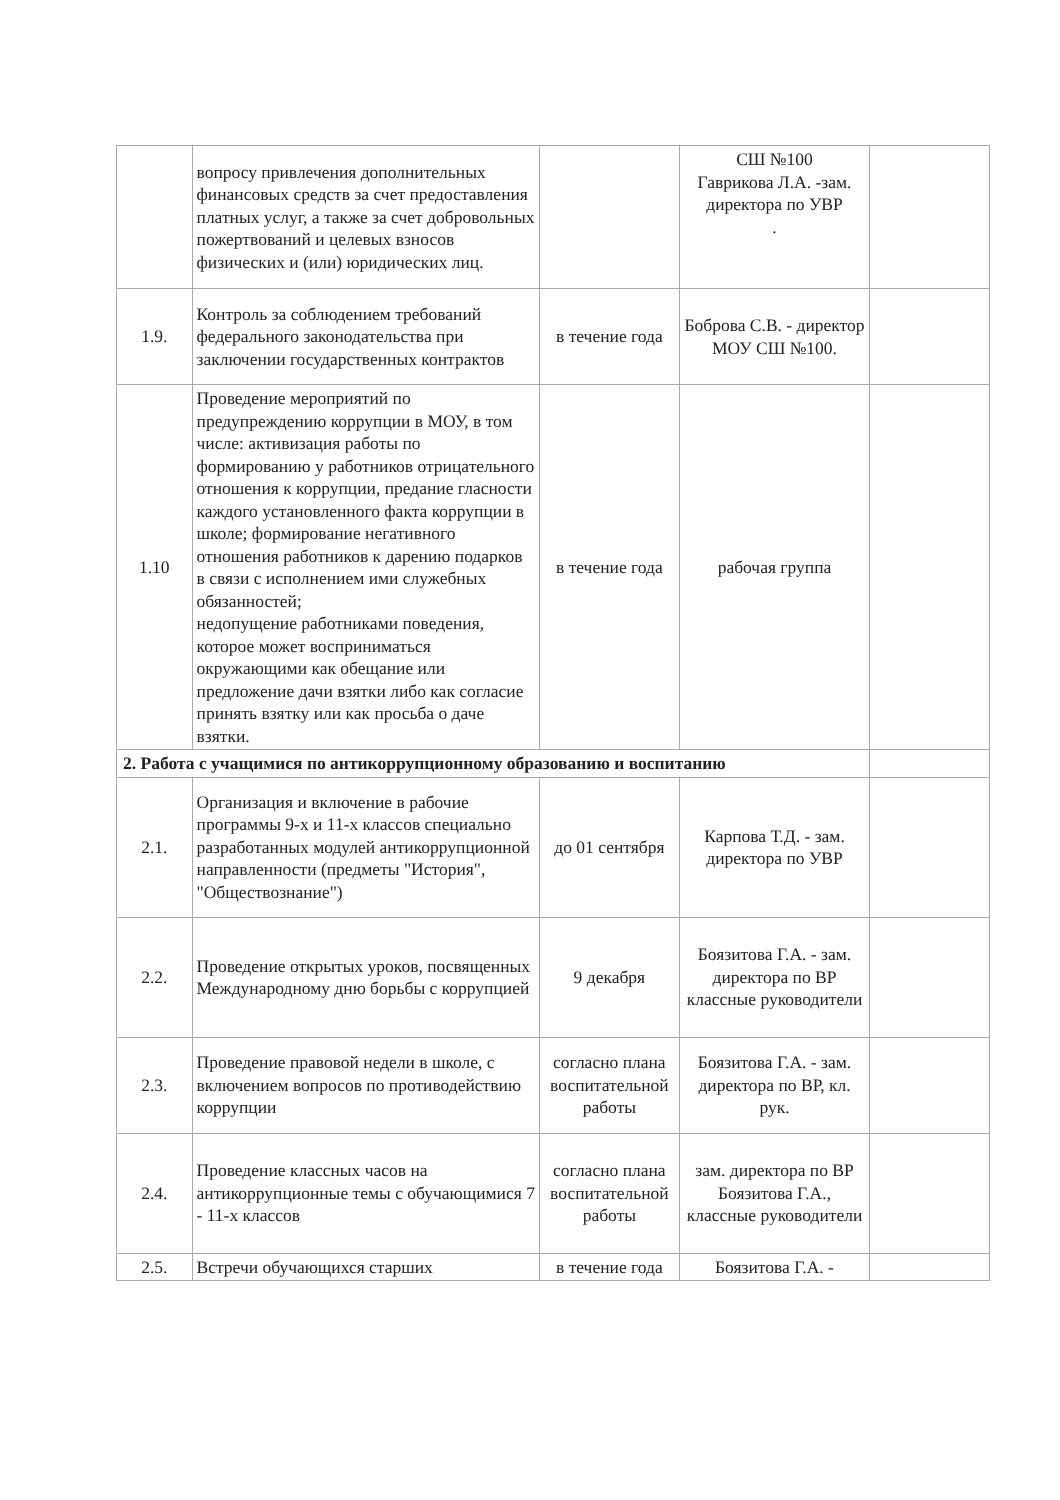| | вопросу привлечения дополнительных финансовых средств за счет предоставления платных услуг, а также за счет добровольных пожертвований и целевых взносов физических и (или) юридических лиц. | | СШ №100 Гаврикова Л.А. -зам. директора по УВР . | |
| 1.9. | Контроль за соблюдением требований федерального законодательства при заключении государственных контрактов | в течение года | Боброва С.В. - директор МОУ СШ №100. | |
| 1.10 | Проведение мероприятий по предупреждению коррупции в МОУ, в том числе: активизация работы по формированию у работников отрицательного отношения к коррупции, предание гласности каждого установленного факта коррупции в школе; формирование негативного отношения работников к дарению подарков в связи с исполнением ими служебных обязанностей; недопущение работниками поведения, которое может восприниматься окружающими как обещание или предложение дачи взятки либо как согласие принять взятку или как просьба о даче взятки. | в течение года | рабочая группа | |
| 2. Работа с учащимися по антикоррупционному образованию и воспитанию | | | | |
| 2.1. | Организация и включение в рабочие программы 9-х и 11-х классов специально разработанных модулей антикоррупционной направленности (предметы "История", "Обществознание") | до 01 сентября | Карпова Т.Д. - зам. директора по УВР | |
| 2.2. | Проведение открытых уроков, посвященных Международному дню борьбы с коррупцией | 9 декабря | Боязитова Г.А. - зам. директора по ВР классные руководители | |
| 2.3. | Проведение правовой недели в школе, с включением вопросов по противодействию коррупции | согласно плана воспитательной работы | Боязитова Г.А. - зам. директора по ВР, кл. рук. | |
| 2.4. | Проведение классных часов на антикоррупционные темы с обучающимися 7 - 11-х классов | согласно плана воспитательной работы | зам. директора по ВР Боязитова Г.А., классные руководители | |
| 2.5. | Встречи обучающихся старших | в течение года | Боязитова Г.А. - | |